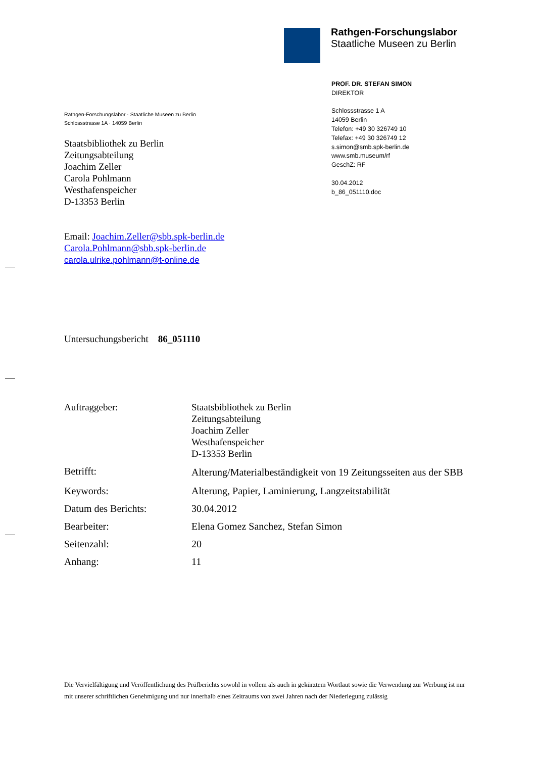Rathgen-Forschungslabor
Staatliche Museen zu Berlin
PROF. DR. STEFAN SIMON
DIREKTOR
Schlossstrasse 1 A
14059 Berlin
Telefon: +49 30 326749 10
Telefax: +49 30 326749 12
s.simon@smb.spk-berlin.de
www.smb.museum/rf
GeschZ: RF
30.04.2012
b_86_051110.doc
Rathgen-Forschungslabor · Staatliche Museen zu Berlin
Schlossstrasse 1A · 14059 Berlin
Staatsbibliothek zu Berlin
Zeitungsabteilung
Joachim Zeller
Carola Pohlmann
Westhafenspeicher
D-13353 Berlin
Email: Joachim.Zeller@sbb.spk-berlin.de
Carola.Pohlmann@sbb.spk-berlin.de
carola.ulrike.pohlmann@t-online.de
Untersuchungsbericht 86_051110
| Auftraggeber: | Staatsbibliothek zu Berlin Zeitungsabteilung Joachim Zeller Westhafenspeicher D-13353 Berlin |
| Betrifft: | Alterung/Materialbeständigkeit von 19 Zeitungsseiten aus der SBB |
| Keywords: | Alterung, Papier, Laminierung, Langzeitstabilität |
| Datum des Berichts: | 30.04.2012 |
| Bearbeiter: | Elena Gomez Sanchez, Stefan Simon |
| Seitenzahl: | 20 |
| Anhang: | 11 |
Die Vervielfältigung und Veröffentlichung des Prüfberichts sowohl in vollem als auch in gekürztem Wortlaut sowie die Verwendung zur Werbung ist nur mit unserer schriftlichen Genehmigung und nur innerhalb eines Zeitraums von zwei Jahren nach der Niederlegung zulässig